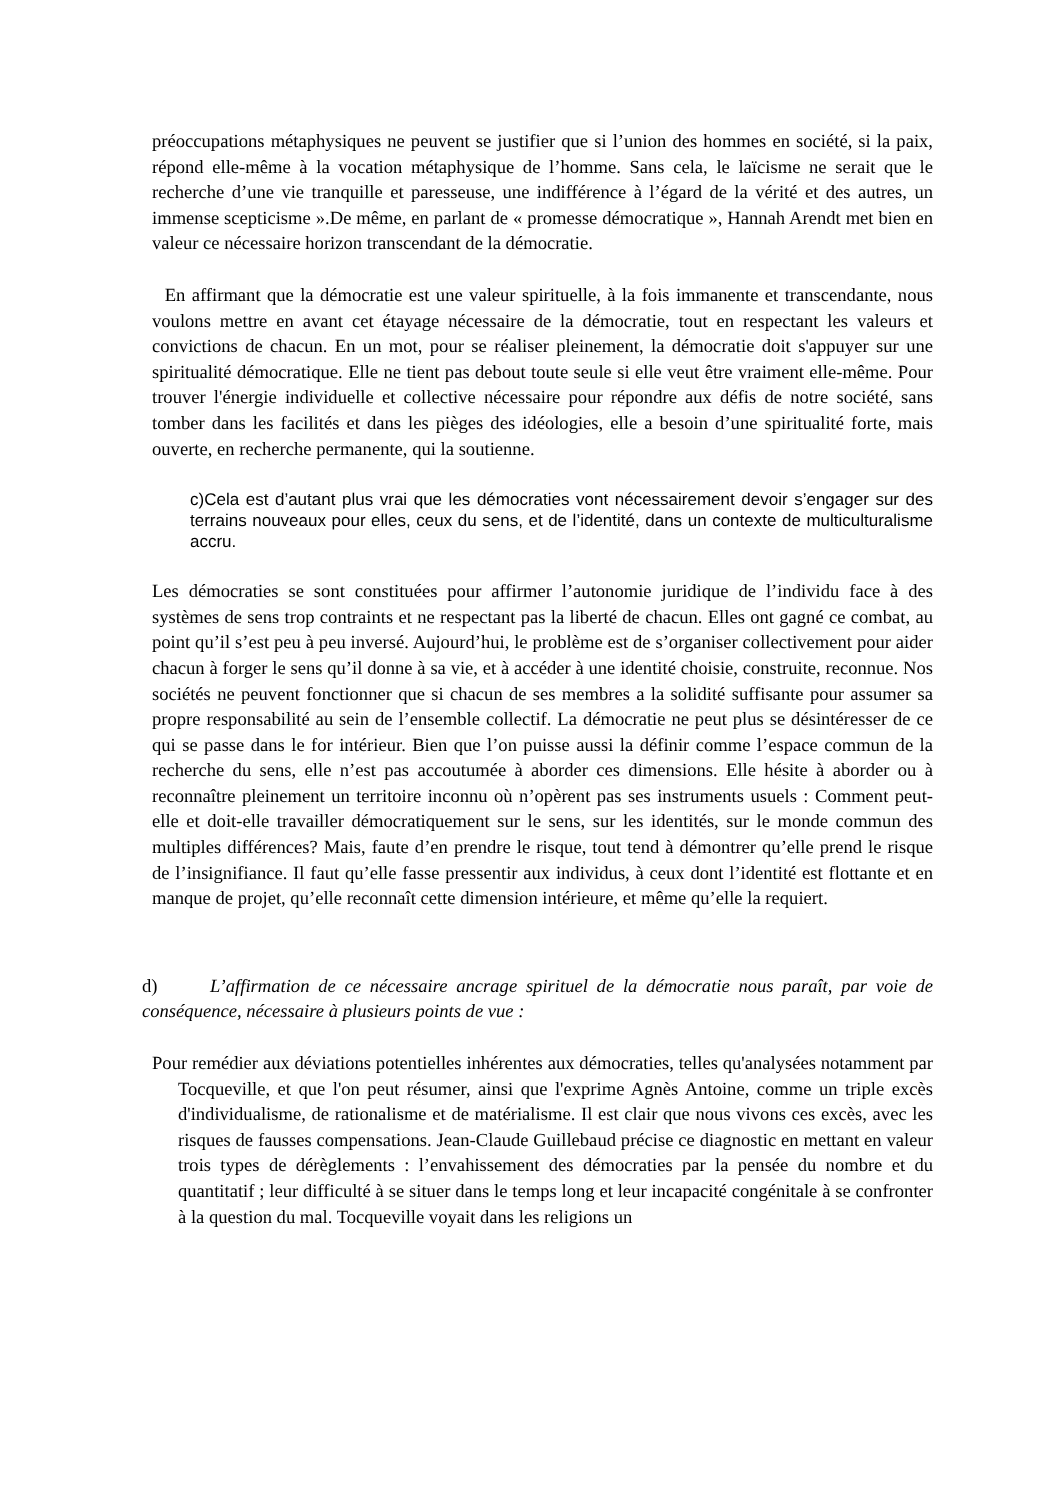préoccupations métaphysiques ne peuvent se justifier que si l’union des hommes en société, si la paix, répond elle-même à la vocation métaphysique de l’homme. Sans cela, le laïcisme ne serait que le recherche d’une vie tranquille et paresseuse, une indifférence à l’égard de la vérité et des autres, un immense scepticisme ».De même, en parlant de « promesse démocratique », Hannah Arendt met bien en valeur ce nécessaire horizon transcendant de la démocratie.
En affirmant que la démocratie est une valeur spirituelle, à la fois immanente et transcendante, nous voulons mettre en avant cet étayage nécessaire de la démocratie, tout en respectant les valeurs et convictions de chacun. En un mot, pour se réaliser pleinement, la démocratie doit s'appuyer sur une spiritualité démocratique. Elle ne tient pas debout toute seule si elle veut être vraiment elle-même. Pour trouver l'énergie individuelle et collective nécessaire pour répondre aux défis de notre société, sans tomber dans les facilités et dans les pièges des idéologies, elle a besoin d’une spiritualité forte, mais ouverte, en recherche permanente, qui la soutienne.
c)Cela est d’autant plus vrai que les démocraties vont nécessairement devoir s’engager sur des terrains nouveaux pour elles, ceux du sens, et de l’identité, dans un contexte de multiculturalisme accru.
Les démocraties se sont constituées pour affirmer l’autonomie juridique de l’individu face à des systèmes de sens trop contraints et ne respectant pas la liberté de chacun. Elles ont gagné ce combat, au point qu’il s’est peu à peu inversé. Aujourd’hui, le problème est de s’organiser collectivement pour aider chacun à forger le sens qu’il donne à sa vie, et à accéder à une identité choisie, construite, reconnue. Nos sociétés ne peuvent fonctionner que si chacun de ses membres a la solidité suffisante pour assumer sa propre responsabilité au sein de l’ensemble collectif. La démocratie ne peut plus se désintéresser de ce qui se passe dans le for intérieur. Bien que l’on puisse aussi la définir comme l’espace commun de la recherche du sens, elle n’est pas accoutumée à aborder ces dimensions. Elle hésite à aborder ou à reconnaître pleinement un territoire inconnu où n’opèrent pas ses instruments usuels : Comment peut-elle et doit-elle travailler démocratiquement sur le sens, sur les identités, sur le monde commun des multiples différences? Mais, faute d’en prendre le risque, tout tend à démontrer qu’elle prend le risque de l’insignifiance. Il faut qu’elle fasse pressentir aux individus, à ceux dont l’identité est flottante et en manque de projet, qu’elle reconnaît cette dimension intérieure, et même qu’elle la requiert.
d) L’affirmation de ce nécessaire ancrage spirituel de la démocratie nous paraît, par voie de conséquence, nécessaire à plusieurs points de vue :
Pour remédier aux déviations potentielles inhérentes aux démocraties, telles qu'analysées notamment par Tocqueville, et que l'on peut résumer, ainsi que l'exprime Agnès Antoine, comme un triple excès d'individualisme, de rationalisme et de matérialisme. Il est clair que nous vivons ces excès, avec les risques de fausses compensations. Jean-Claude Guillebaud précise ce diagnostic en mettant en valeur trois types de dérèglements : l’envahissement des démocraties par la pensée du nombre et du quantitatif ; leur difficulté à se situer dans le temps long et leur incapacité congénitale à se confronter à la question du mal. Tocqueville voyait dans les religions un